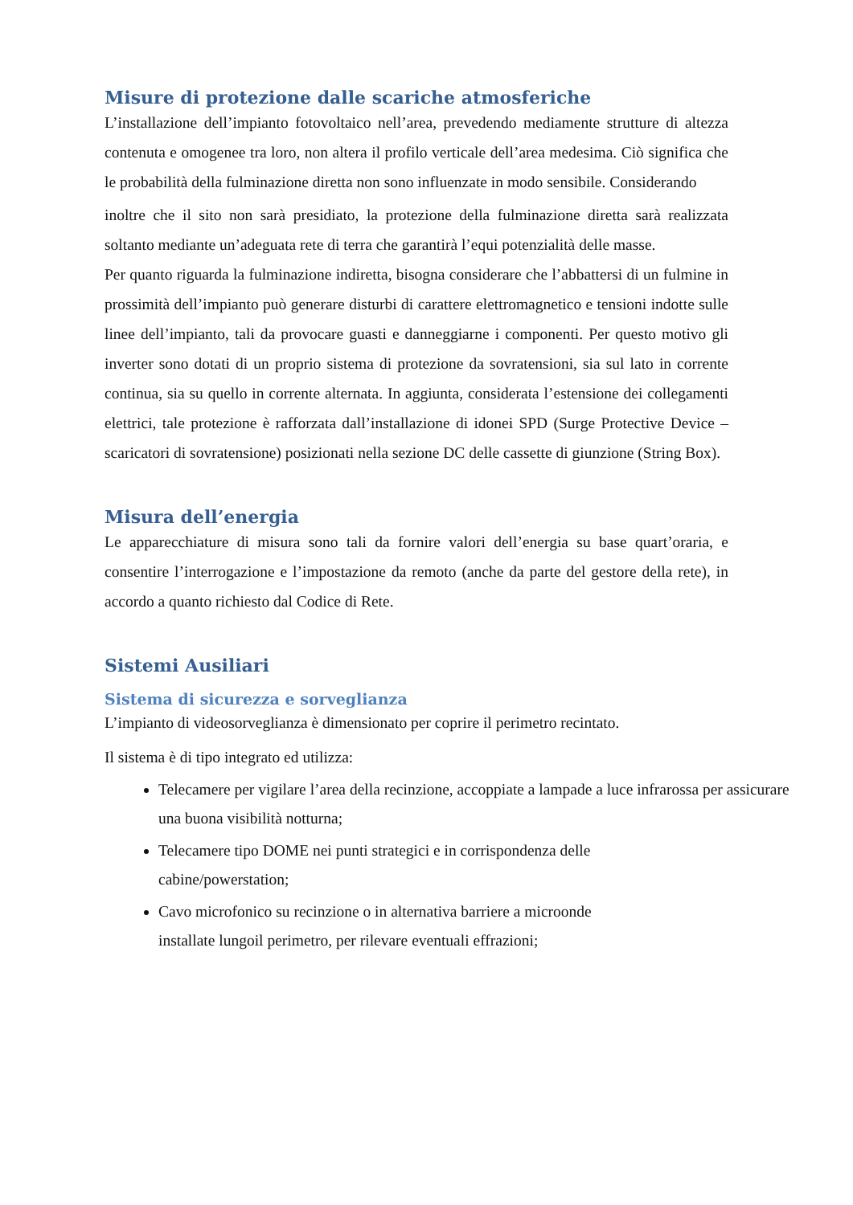Misure di protezione dalle scariche atmosferiche
L’installazione dell’impianto fotovoltaico nell’area, prevedendo mediamente strutture di altezza contenuta e omogenee tra loro, non altera il profilo verticale dell’area medesima. Ciò significa che le probabilità della fulminazione diretta non sono influenzate in modo sensibile. Considerando
inoltre che il sito non sarà presidiato, la protezione della fulminazione diretta sarà realizzata soltanto mediante un’adeguata rete di terra che garantirà l’equi potenzialità delle masse.
Per quanto riguarda la fulminazione indiretta, bisogna considerare che l’abbattersi di un fulmine in prossimità dell’impianto può generare disturbi di carattere elettromagnetico e tensioni indotte sulle linee dell’impianto, tali da provocare guasti e danneggiarne i componenti. Per questo motivo gli inverter sono dotati di un proprio sistema di protezione da sovratensioni, sia sul lato in corrente continua, sia su quello in corrente alternata. In aggiunta, considerata l’estensione dei collegamenti elettrici, tale protezione è rafforzata dall’installazione di idonei SPD (Surge Protective Device – scaricatori di sovratensione) posizionati nella sezione DC delle cassette di giunzione (String Box).
Misura dell’energia
Le apparecchiature di misura sono tali da fornire valori dell’energia su base quart’oraria, e consentire l’interrogazione e l’impostazione da remoto (anche da parte del gestore della rete), in accordo a quanto richiesto dal Codice di Rete.
Sistemi Ausiliari
Sistema di sicurezza e sorveglianza
L’impianto di videosorveglianza è dimensionato per coprire il perimetro recintato.
Il sistema è di tipo integrato ed utilizza:
Telecamere per vigilare l’area della recinzione, accoppiate a lampade a luce infrarossa per assicurare una buona visibilità notturna;
Telecamere tipo DOME nei punti strategici e in corrispondenza delle
cabine/powerstation;
Cavo microfonico su recinzione o in alternativa barriere a microonde
installate lungoil perimetro, per rilevare eventuali effrazioni;